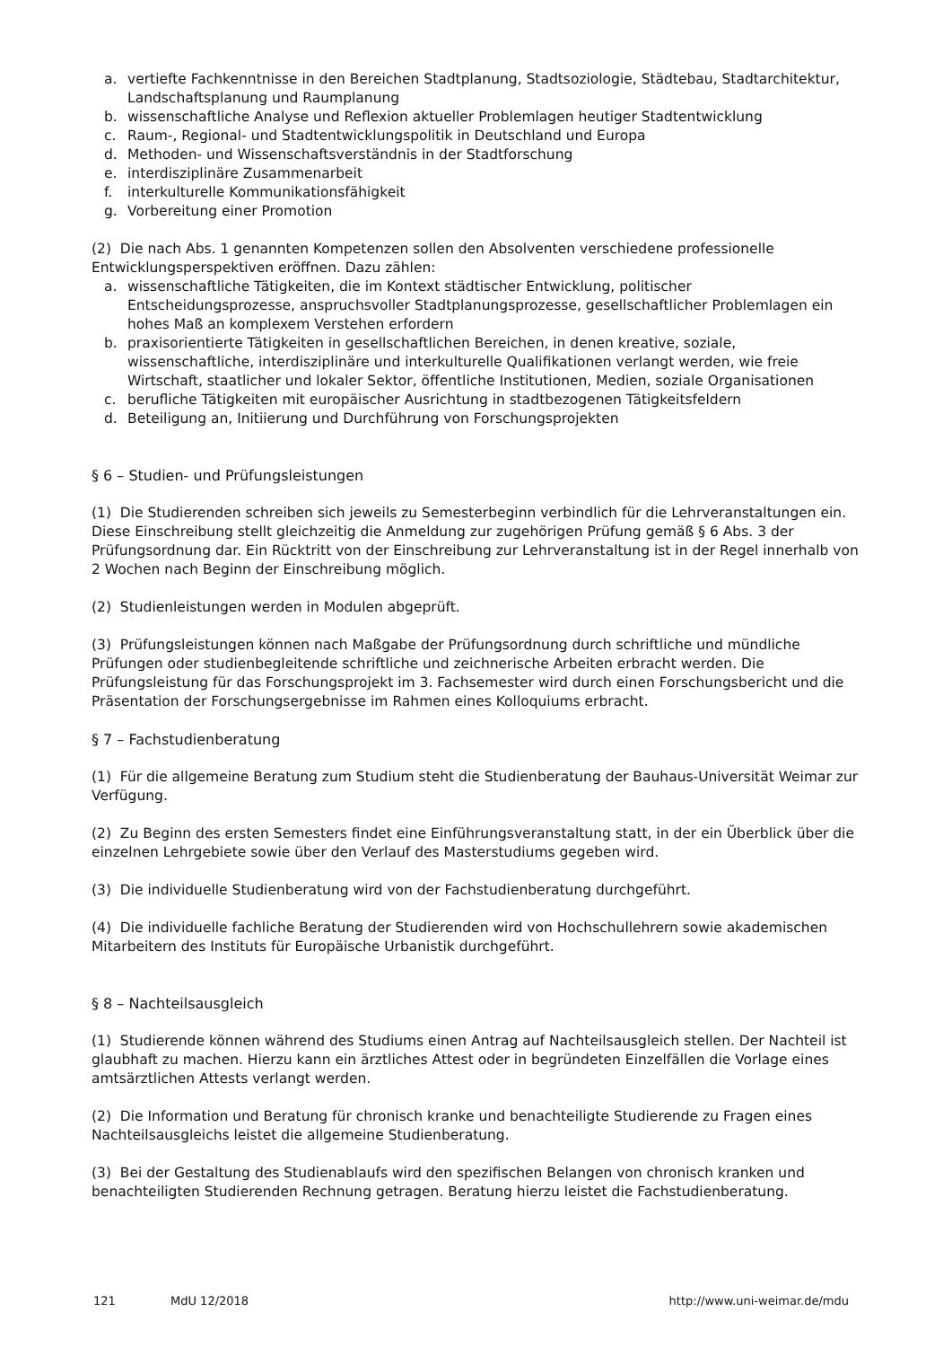a. vertiefte Fachkenntnisse in den Bereichen Stadtplanung, Stadtsoziologie, Städtebau, Stadtarchitektur, Landschaftsplanung und Raumplanung
b. wissenschaftliche Analyse und Reflexion aktueller Problemlagen heutiger Stadtentwicklung
c. Raum-, Regional- und Stadtentwicklungspolitik in Deutschland und Europa
d. Methoden- und Wissenschaftsverständnis in der Stadtforschung
e. interdisziplinäre Zusammenarbeit
f. interkulturelle Kommunikationsfähigkeit
g. Vorbereitung einer Promotion
(2) Die nach Abs. 1 genannten Kompetenzen sollen den Absolventen verschiedene professionelle Entwicklungsperspektiven eröffnen. Dazu zählen:
a. wissenschaftliche Tätigkeiten, die im Kontext städtischer Entwicklung, politischer Entscheidungsprozesse, anspruchsvoller Stadtplanungsprozesse, gesellschaftlicher Problemlagen ein hohes Maß an komplexem Verstehen erfordern
b. praxisorientierte Tätigkeiten in gesellschaftlichen Bereichen, in denen kreative, soziale, wissenschaftliche, interdisziplinäre und interkulturelle Qualifikationen verlangt werden, wie freie Wirtschaft, staatlicher und lokaler Sektor, öffentliche Institutionen, Medien, soziale Organisationen
c. berufliche Tätigkeiten mit europäischer Ausrichtung in stadtbezogenen Tätigkeitsfeldern
d. Beteiligung an, Initiierung und Durchführung von Forschungsprojekten
§ 6 – Studien- und Prüfungsleistungen
(1) Die Studierenden schreiben sich jeweils zu Semesterbeginn verbindlich für die Lehrveranstaltungen ein. Diese Einschreibung stellt gleichzeitig die Anmeldung zur zugehörigen Prüfung gemäß § 6 Abs. 3 der Prüfungsordnung dar. Ein Rücktritt von der Einschreibung zur Lehrveranstaltung ist in der Regel innerhalb von 2 Wochen nach Beginn der Einschreibung möglich.
(2) Studienleistungen werden in Modulen abgeprüft.
(3) Prüfungsleistungen können nach Maßgabe der Prüfungsordnung durch schriftliche und mündliche Prüfungen oder studienbegleitende schriftliche und zeichnerische Arbeiten erbracht werden. Die Prüfungsleistung für das Forschungsprojekt im 3. Fachsemester wird durch einen Forschungsbericht und die Präsentation der Forschungsergebnisse im Rahmen eines Kolloquiums erbracht.
§ 7 – Fachstudienberatung
(1) Für die allgemeine Beratung zum Studium steht die Studienberatung der Bauhaus-Universität Weimar zur Verfügung.
(2) Zu Beginn des ersten Semesters findet eine Einführungsveranstaltung statt, in der ein Überblick über die einzelnen Lehrgebiete sowie über den Verlauf des Masterstudiums gegeben wird.
(3) Die individuelle Studienberatung wird von der Fachstudienberatung durchgeführt.
(4) Die individuelle fachliche Beratung der Studierenden wird von Hochschullehrern sowie akademischen Mitarbeitern des Instituts für Europäische Urbanistik durchgeführt.
§ 8 – Nachteilsausgleich
(1) Studierende können während des Studiums einen Antrag auf Nachteilsausgleich stellen. Der Nachteil ist glaubhaft zu machen. Hierzu kann ein ärztliches Attest oder in begründeten Einzelfällen die Vorlage eines amtsärztlichen Attests verlangt werden.
(2) Die Information und Beratung für chronisch kranke und benachteiligte Studierende zu Fragen eines Nachteilsausgleichs leistet die allgemeine Studienberatung.
(3) Bei der Gestaltung des Studienablaufs wird den spezifischen Belangen von chronisch kranken und benachteiligten Studierenden Rechnung getragen. Beratung hierzu leistet die Fachstudienberatung.
121 MdU 12/2018 http://www.uni-weimar.de/mdu